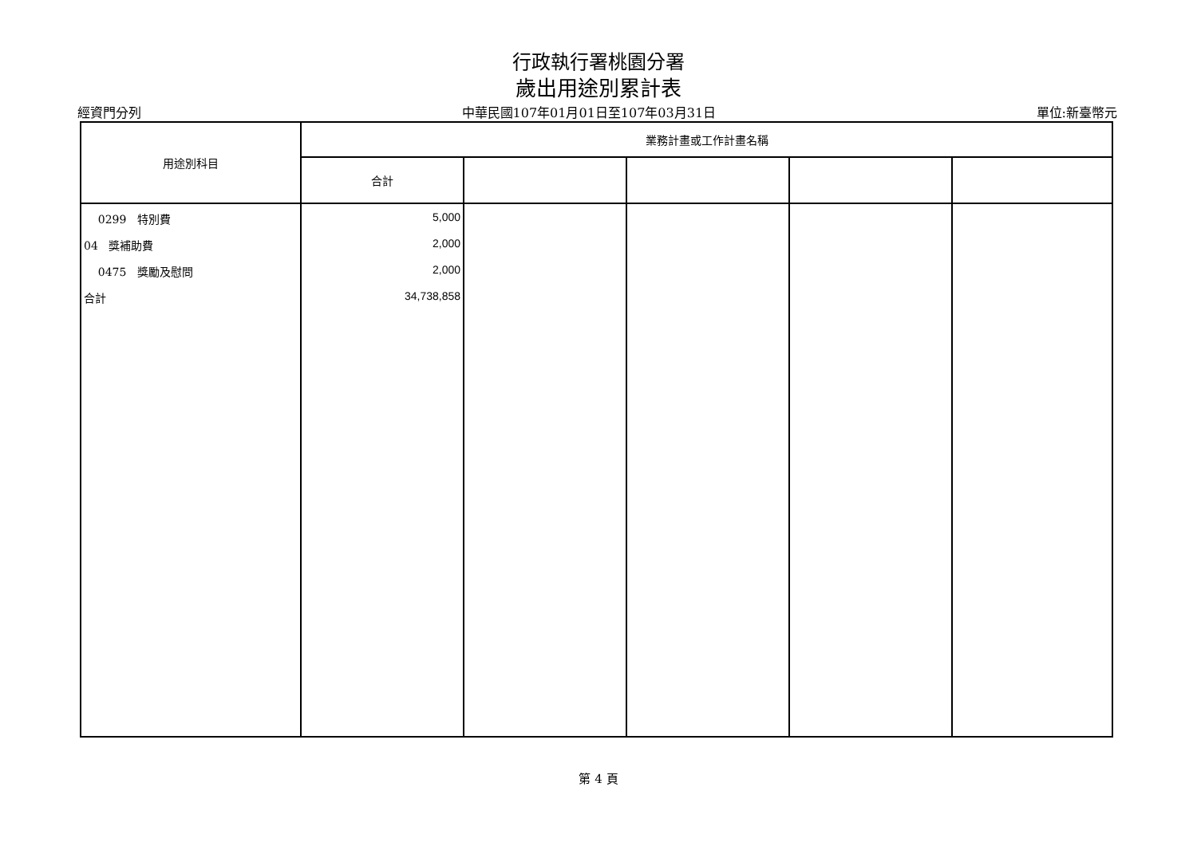行政執行署桃園分署
歲出用途別累計表
經資門分列 中華民國107年01月01日至107年03月31日 單位:新臺幣元
| 用途別科目 | 業務計畫或工作計畫名稱 | | | | |
| --- | --- | --- | --- | --- | --- |
| | 合計 | | | | |
| 0299 特別費 | 5,000 | | | | |
| 04 獎補助費 | 2,000 | | | | |
| 0475 獎勵及慰問 | 2,000 | | | | |
| 合計 | 34,738,858 | | | | |
第 4 頁